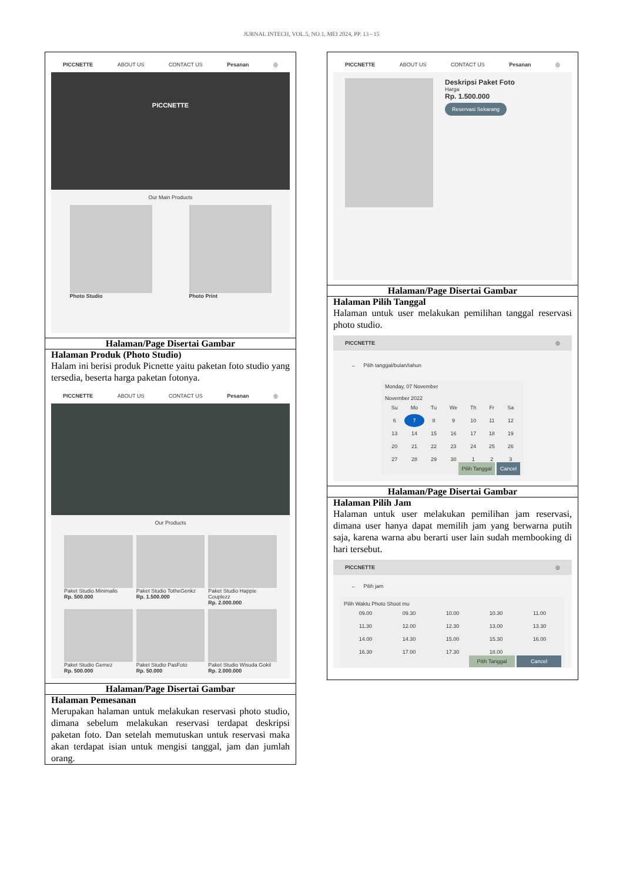JURNAL INTECH, VOL.5, NO.1, MEI 2024, PP. 13 - 15
| PICCNETTE ABOUT US CONTACT US Pesanan ◎ PICCNETTE Our Main Products Photo Studio Photo Print |
| Halaman/Page Disertai Gambar |
| Halaman Produk (Photo Studio) Halam ini berisi produk Picnette yaitu paketan foto studio yang tersedia, beserta harga paketan fotonya. PICCNETTE ABOUT US CONTACT US Pesanan ◎ Our Products Paket Studio Minimalis Rp. 500.000 Paket Studio TotheGenkz Rp. 1.500.000 Paket Studio Happie Couplezz Rp. 2.000.000 Paket Studio Gemez Rp. 500.000 Paket Studio PasFoto Rp. 50.000 Paket Studio Wisuda Gokil Rp. 2.000.000 |
| Halaman/Page Disertai Gambar |
| Halaman Pemesanan Merupakan halaman untuk melakukan reservasi photo studio, dimana sebelum melakukan reservasi terdapat deskripsi paketan foto. Dan setelah memutuskan untuk reservasi maka akan terdapat isian untuk mengisi tanggal, jam dan jumlah orang. |
| PICCNETTE ABOUT US CONTACT US Pesanan ◎ Deskripsi Paket Foto Harga Rp. 1.500.000 Reservasi Sekarang |
| Halaman/Page Disertai Gambar |
| Halaman Pilih Tanggal Halaman untuk user melakukan pemilihan tanggal reservasi photo studio. PICCNETTE ◎ ← Pilih tanggal/bulan/tahun Monday, 07 November November 2022 / Su / Mo / Tu / We / Th / Fr / Sa / / 6 / 7 / 8 / 9 / 10 / 11 / 12 / / 13 / 14 / 15 / 16 / 17 / 18 / 19 / / 20 / 21 / 22 / 23 / 24 / 25 / 26 / / 27 / 28 / 29 / 30 / 1 / 2 / 3 / Pilih Tanggal Cancel |
| Halaman/Page Disertai Gambar |
| Halaman Pilih Jam Halaman untuk user melakukan pemilihan jam reservasi, dimana user hanya dapat memilih jam yang berwarna putih saja, karena warna abu berarti user lain sudah membooking di hari tersebut. PICCNETTE ◎ ← Pilih jam Pilih Waktu Photo Shoot mu / 09.00 / 09.30 / 10.00 / 10.30 / 11.00 / / 11.30 / 12.00 / 12.30 / 13.00 / 13.30 / / 14.00 / 14.30 / 15.00 / 15.30 / 16.00 / / 16.30 / 17.00 / 17.30 / 18.00 / / Pilih Tanggal Cancel |